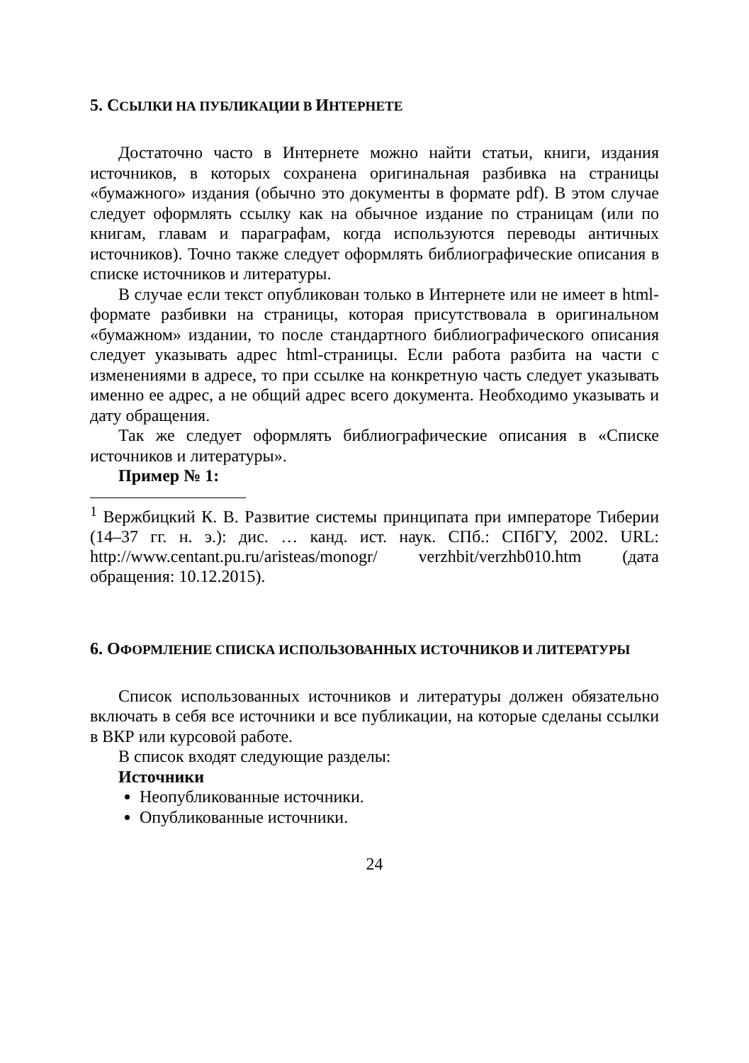5. ССЫЛКИ НА ПУБЛИКАЦИИ В ИНТЕРНЕТЕ
Достаточно часто в Интернете можно найти статьи, книги, издания источников, в которых сохранена оригинальная разбивка на страницы «бумажного» издания (обычно это документы в формате pdf). В этом случае следует оформлять ссылку как на обычное издание по страницам (или по книгам, главам и параграфам, когда используются переводы античных источников). Точно также следует оформлять библиографические описания в списке источников и литературы.
В случае если текст опубликован только в Интернете или не имеет в html-формате разбивки на страницы, которая присутствовала в оригинальном «бумажном» издании, то после стандартного библиографического описания следует указывать адрес html-страницы. Если работа разбита на части с изменениями в адресе, то при ссылке на конкретную часть следует указывать именно ее адрес, а не общий адрес всего документа. Необходимо указывать и дату обращения.
Так же следует оформлять библиографические описания в «Списке источников и литературы».
Пример № 1:
<sup>1</sup> Вержбицкий К. В. Развитие системы принципата при императоре Тиберии (14–37 гг. н. э.): дис. … канд. ист. наук. СПб.: СПбГУ, 2002. URL: http://www.centant.pu.ru/aristeas/monogr/ verzhbit/verzhb010.htm (дата обращения: 10.12.2015).
6. ОФОРМЛЕНИЕ СПИСКА ИСПОЛЬЗОВАННЫХ ИСТОЧНИКОВ И ЛИТЕРАТУРЫ
Список использованных источников и литературы должен обязательно включать в себя все источники и все публикации, на которые сделаны ссылки в ВКР или курсовой работе.
В список входят следующие разделы:
Источники
Неопубликованные источники.
Опубликованные источники.
24